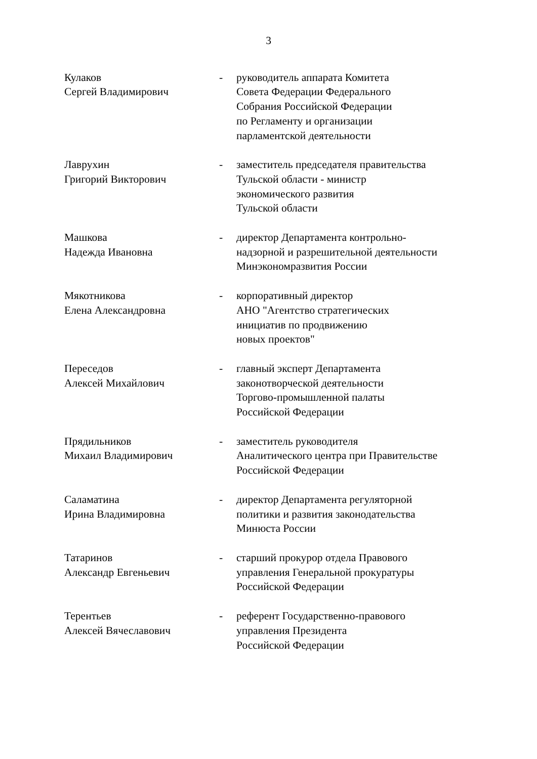3
Кулаков
Сергей Владимирович
- руководитель аппарата Комитета
Совета Федерации Федерального
Собрания Российской Федерации
по Регламенту и организации
парламентской деятельности
Лаврухин
Григорий Викторович
- заместитель председателя правительства
Тульской области - министр
экономического развития
Тульской области
Машкова
Надежда Ивановна
- директор Департамента контрольно-
надзорной и разрешительной деятельности
Минэкономразвития России
Мякотникова
Елена Александровна
- корпоративный директор
АНО "Агентство стратегических
инициатив по продвижению
новых проектов"
Переседов
Алексей Михайлович
- главный эксперт Департамента
законотворческой деятельности
Торгово-промышленной палаты
Российской Федерации
Прядильников
Михаил Владимирович
- заместитель руководителя
Аналитического центра при Правительстве
Российской Федерации
Саламатина
Ирина Владимировна
- директор Департамента регуляторной
политики и развития законодательства
Минюста России
Татаринов
Александр Евгеньевич
- старший прокурор отдела Правового
управления Генеральной прокуратуры
Российской Федерации
Терентьев
Алексей Вячеславович
- референт Государственно-правового
управления Президента
Российской Федерации